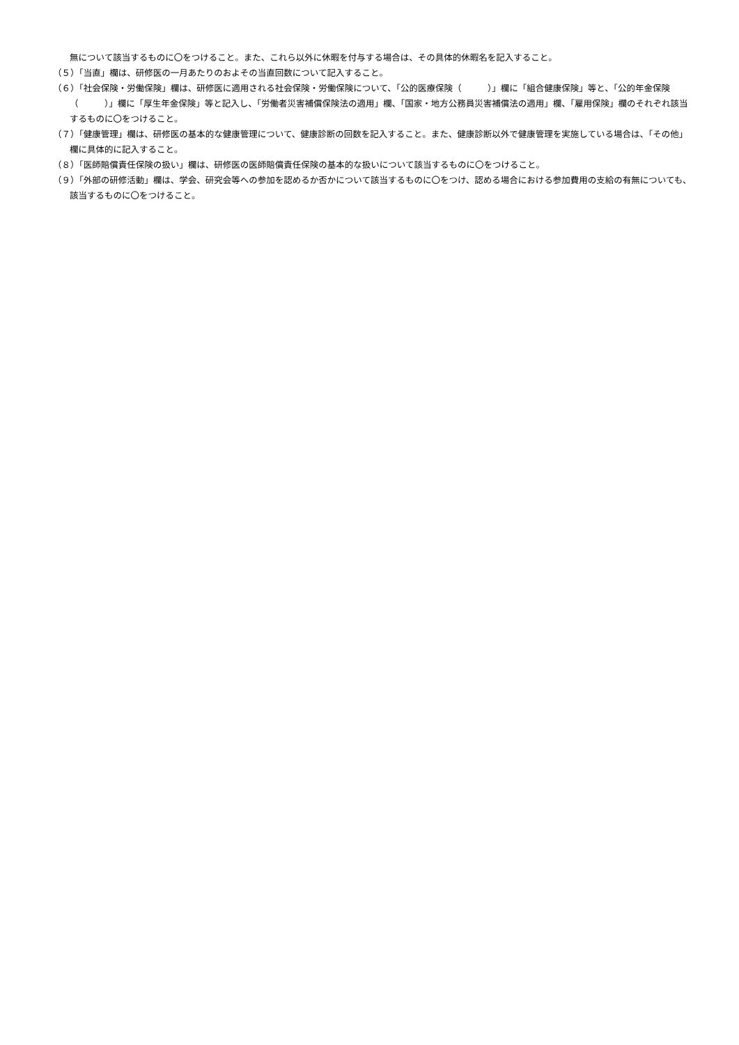無について該当するものに〇をつけること。また、これら以外に休暇を付与する場合は、その具体的休暇名を記入すること。
（５）「当直」欄は、研修医の一月あたりのおよその当直回数について記入すること。
（６）「社会保険・労働保険」欄は、研修医に適用される社会保険・労働保険について、「公的医療保険（　　　）」欄に「組合健康保険」等と、「公的年金保険（　　　）」欄に「厚生年金保険」等と記入し、「労働者災害補償保険法の適用」欄、「国家・地方公務員災害補償法の適用」欄、「雇用保険」欄のそれぞれ該当するものに〇をつけること。
（７）「健康管理」欄は、研修医の基本的な健康管理について、健康診断の回数を記入すること。また、健康診断以外で健康管理を実施している場合は、「その他」欄に具体的に記入すること。
（８）「医師賠償責任保険の扱い」欄は、研修医の医師賠償責任保険の基本的な扱いについて該当するものに〇をつけること。
（９）「外部の研修活動」欄は、学会、研究会等への参加を認めるか否かについて該当するものに〇をつけ、認める場合における参加費用の支給の有無についても、該当するものに〇をつけること。